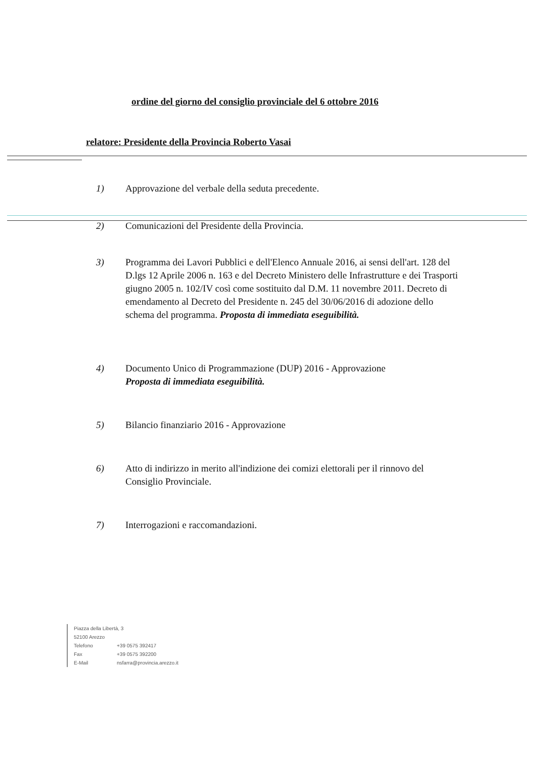ordine del giorno del consiglio provinciale del 6 ottobre 2016
relatore: Presidente della Provincia Roberto Vasai
1) Approvazione del verbale della seduta precedente.
2) Comunicazioni del Presidente della Provincia.
3) Programma dei Lavori Pubblici e dell'Elenco Annuale 2016, ai sensi dell'art. 128 del D.lgs 12 Aprile 2006 n. 163 e del Decreto Ministero delle Infrastrutture e dei Trasporti giugno 2005 n. 102/IV così come sostituito dal D.M. 11 novembre 2011. Decreto di emendamento al Decreto del Presidente n. 245 del 30/06/2016 di adozione dello schema del programma. Proposta di immediata eseguibilità.
4) Documento Unico di Programmazione (DUP) 2016 - Approvazione
Proposta di immediata eseguibilità.
5) Bilancio finanziario 2016 - Approvazione
6) Atto di indirizzo in merito all'indizione dei comizi elettorali per il rinnovo del Consiglio Provinciale.
7) Interrogazioni e raccomandazioni.
Piazza della Libertà, 3
52100 Arezzo
Telefono +39 0575 392417
Fax +39 0575 392200
E-Mail nsfarra@provincia.arezzo.it